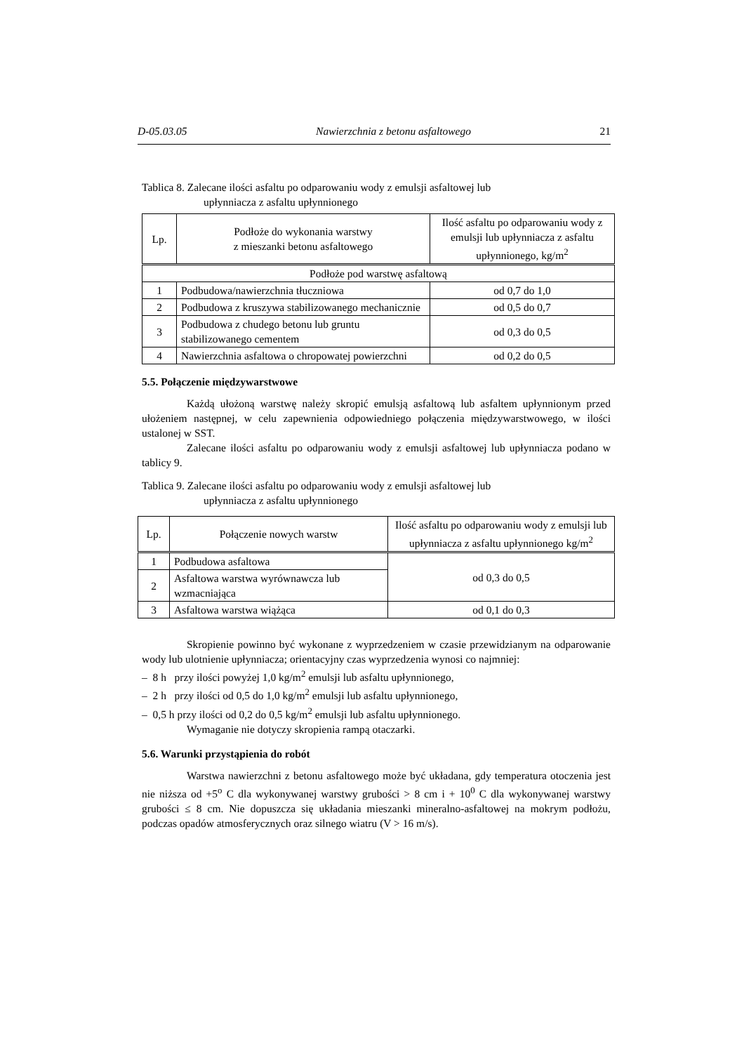D-05.03.05 Nawierzchnia z betonu asfaltowego 21
Tablica 8. Zalecane ilości asfaltu po odparowaniu wody z emulsji asfaltowej lub
upłynniacza z asfaltu upłynnionego
| Lp. | Podłoże do wykonania warstwy z mieszanki betonu asfaltowego | Ilość asfaltu po odparowaniu wody z emulsji lub upłynniacza z asfaltu upłynnionego, kg/m<sup>2</sup> |
| --- | --- | --- |
| Podłoże pod warstwę asfaltową | | |
| 1 | Podbudowa/nawierzchnia tłuczniowa | od 0,7 do 1,0 |
| 2 | Podbudowa z kruszywa stabilizowanego mechanicznie | od 0,5 do 0,7 |
| 3 | Podbudowa z chudego betonu lub gruntu stabilizowanego cementem | od 0,3 do 0,5 |
| 4 | Nawierzchnia asfaltowa o chropowatej powierzchni | od 0,2 do 0,5 |
5.5. Połączenie międzywarstwowe
Każdą ułożoną warstwę należy skropić emulsją asfaltową lub asfaltem upłynnionym przed ułożeniem następnej, w celu zapewnienia odpowiedniego połączenia międzywarstwowego, w ilości ustalonej w SST.
Zalecane ilości asfaltu po odparowaniu wody z emulsji asfaltowej lub upłynniacza podano w tablicy 9.
Tablica 9. Zalecane ilości asfaltu po odparowaniu wody z emulsji asfaltowej lub
upłynniacza z asfaltu upłynnionego
| Lp. | Połączenie nowych warstw | Ilość asfaltu po odparowaniu wody z emulsji lub upłynniacza z asfaltu upłynnionego kg/m<sup>2</sup> |
| --- | --- | --- |
| 1 | Podbudowa asfaltowa | od 0,3 do 0,5 |
| 2 | Asfaltowa warstwa wyrównawcza lub wzmacniająca | |
| 3 | Asfaltowa warstwa wiążąca | od 0,1 do 0,3 |
Skropienie powinno być wykonane z wyprzedzeniem w czasie przewidzianym na odparowanie wody lub ulotnienie upłynniacza; orientacyjny czas wyprzedzenia wynosi co najmniej:
– 8 h przy ilości powyżej 1,0 kg/m<sup>2</sup> emulsji lub asfaltu upłynnionego,
– 2 h przy ilości od 0,5 do 1,0 kg/m<sup>2</sup> emulsji lub asfaltu upłynnionego,
– 0,5 h przy ilości od 0,2 do 0,5 kg/m<sup>2</sup> emulsji lub asfaltu upłynnionego.
Wymaganie nie dotyczy skropienia rampą otaczarki.
5.6. Warunki przystąpienia do robót
Warstwa nawierzchni z betonu asfaltowego może być układana, gdy temperatura otoczenia jest nie niższa od +5<sup>o</sup> C dla wykonywanej warstwy grubości > 8 cm i + 10<sup>0</sup> C dla wykonywanej warstwy grubości ≤ 8 cm. Nie dopuszcza się układania mieszanki mineralno-asfaltowej na mokrym podłożu, podczas opadów atmosferycznych oraz silnego wiatru (V > 16 m/s).